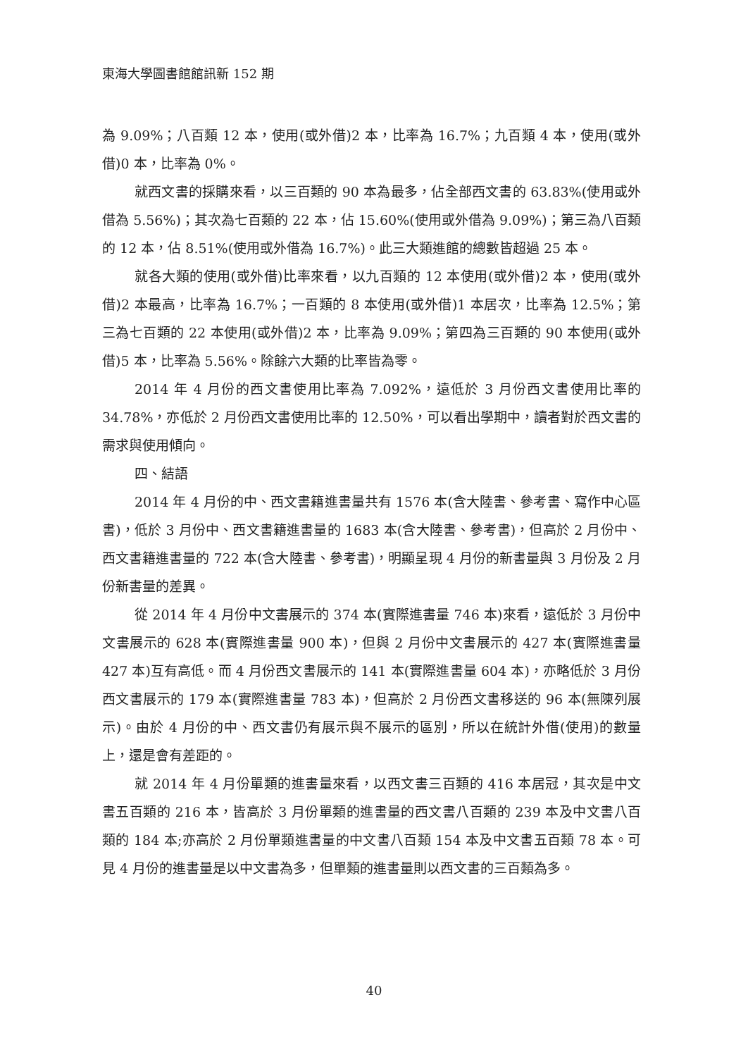東海大學圖書館館訊新 152 期
為 9.09%；八百類 12 本，使用(或外借)2 本，比率為 16.7%；九百類 4 本，使用(或外借)0 本，比率為 0%。
就西文書的採購來看，以三百類的 90 本為最多，佔全部西文書的 63.83%(使用或外借為 5.56%)；其次為七百類的 22 本，佔 15.60%(使用或外借為 9.09%)；第三為八百類的 12 本，佔 8.51%(使用或外借為 16.7%)。此三大類進館的總數皆超過 25 本。
就各大類的使用(或外借)比率來看，以九百類的 12 本使用(或外借)2 本，使用(或外借)2 本最高，比率為 16.7%；一百類的 8 本使用(或外借)1 本居次，比率為 12.5%；第三為七百類的 22 本使用(或外借)2 本，比率為 9.09%；第四為三百類的 90 本使用(或外借)5 本，比率為 5.56%。除餘六大類的比率皆為零。
2014 年 4 月份的西文書使用比率為 7.092%，遠低於 3 月份西文書使用比率的 34.78%，亦低於 2 月份西文書使用比率的 12.50%，可以看出學期中，讀者對於西文書的需求與使用傾向。
四、結語
2014 年 4 月份的中、西文書籍進書量共有 1576 本(含大陸書、參考書、寫作中心區書)，低於 3 月份中、西文書籍進書量的 1683 本(含大陸書、參考書)，但高於 2 月份中、西文書籍進書量的 722 本(含大陸書、參考書)，明顯呈現 4 月份的新書量與 3 月份及 2 月份新書量的差異。
從 2014 年 4 月份中文書展示的 374 本(實際進書量 746 本)來看，遠低於 3 月份中文書展示的 628 本(實際進書量 900 本)，但與 2 月份中文書展示的 427 本(實際進書量 427 本)互有高低。而 4 月份西文書展示的 141 本(實際進書量 604 本)，亦略低於 3 月份西文書展示的 179 本(實際進書量 783 本)，但高於 2 月份西文書移送的 96 本(無陳列展示)。由於 4 月份的中、西文書仍有展示與不展示的區別，所以在統計外借(使用)的數量上，還是會有差距的。
就 2014 年 4 月份單類的進書量來看，以西文書三百類的 416 本居冠，其次是中文書五百類的 216 本，皆高於 3 月份單類的進書量的西文書八百類的 239 本及中文書八百類的 184 本;亦高於 2 月份單類進書量的中文書八百類 154 本及中文書五百類 78 本。可見 4 月份的進書量是以中文書為多，但單類的進書量則以西文書的三百類為多。
40